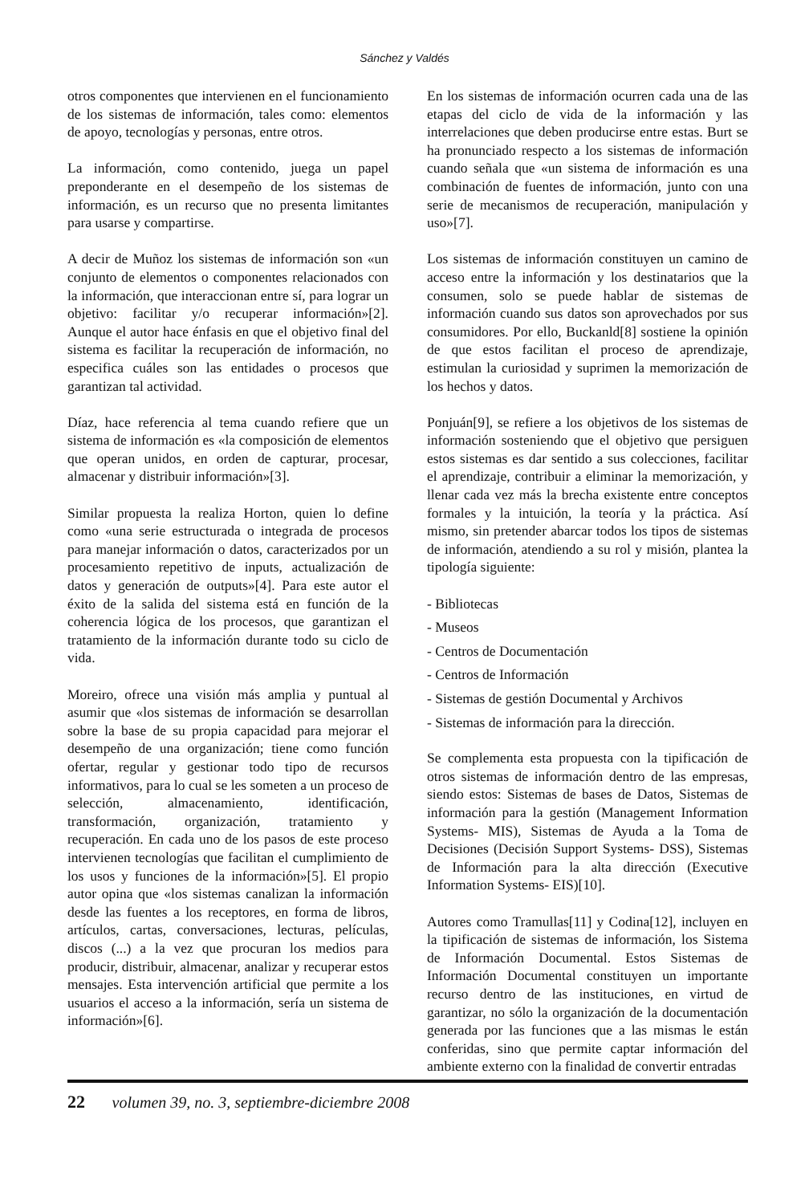Sánchez y Valdés
otros componentes que intervienen en el funcionamiento de los sistemas de información, tales como: elementos de apoyo, tecnologías y personas, entre otros.
La información, como contenido, juega un papel preponderante en el desempeño de los sistemas de información, es un recurso que no presenta limitantes para usarse y compartirse.
A decir de Muñoz los sistemas de información son «un conjunto de elementos o componentes relacionados con la información, que interaccionan entre sí, para lograr un objetivo: facilitar y/o recuperar información»[2]. Aunque el autor hace énfasis en que el objetivo final del sistema es facilitar la recuperación de información, no especifica cuáles son las entidades o procesos que garantizan tal actividad.
Díaz, hace referencia al tema cuando refiere que un sistema de información es «la composición de elementos que operan unidos, en orden de capturar, procesar, almacenar y distribuir información»[3].
Similar propuesta la realiza Horton, quien lo define como «una serie estructurada o integrada de procesos para manejar información o datos, caracterizados por un procesamiento repetitivo de inputs, actualización de datos y generación de outputs»[4]. Para este autor el éxito de la salida del sistema está en función de la coherencia lógica de los procesos, que garantizan el tratamiento de la información durante todo su ciclo de vida.
Moreiro, ofrece una visión más amplia y puntual al asumir que «los sistemas de información se desarrollan sobre la base de su propia capacidad para mejorar el desempeño de una organización; tiene como función ofertar, regular y gestionar todo tipo de recursos informativos, para lo cual se les someten a un proceso de selección, almacenamiento, identificación, transformación, organización, tratamiento y recuperación. En cada uno de los pasos de este proceso intervienen tecnologías que facilitan el cumplimiento de los usos y funciones de la información»[5]. El propio autor opina que «los sistemas canalizan la información desde las fuentes a los receptores, en forma de libros, artículos, cartas, conversaciones, lecturas, películas, discos (...) a la vez que procuran los medios para producir, distribuir, almacenar, analizar y recuperar estos mensajes. Esta intervención artificial que permite a los usuarios el acceso a la información, sería un sistema de información»[6].
En los sistemas de información ocurren cada una de las etapas del ciclo de vida de la información y las interrelaciones que deben producirse entre estas. Burt se ha pronunciado respecto a los sistemas de información cuando señala que «un sistema de información es una combinación de fuentes de información, junto con una serie de mecanismos de recuperación, manipulación y uso»[7].
Los sistemas de información constituyen un camino de acceso entre la información y los destinatarios que la consumen, solo se puede hablar de sistemas de información cuando sus datos son aprovechados por sus consumidores. Por ello, Buckanld[8] sostiene la opinión de que estos facilitan el proceso de aprendizaje, estimulan la curiosidad y suprimen la memorización de los hechos y datos.
Ponjuán[9], se refiere a los objetivos de los sistemas de información sosteniendo que el objetivo que persiguen estos sistemas es dar sentido a sus colecciones, facilitar el aprendizaje, contribuir a eliminar la memorización, y llenar cada vez más la brecha existente entre conceptos formales y la intuición, la teoría y la práctica. Así mismo, sin pretender abarcar todos los tipos de sistemas de información, atendiendo a su rol y misión, plantea la tipología siguiente:
- Bibliotecas
- Museos
- Centros de Documentación
- Centros de Información
- Sistemas de gestión Documental y Archivos
- Sistemas de información para la dirección.
Se complementa esta propuesta con la tipificación de otros sistemas de información dentro de las empresas, siendo estos: Sistemas de bases de Datos, Sistemas de información para la gestión (Management Information Systems- MIS), Sistemas de Ayuda a la Toma de Decisiones (Decisión Support Systems- DSS), Sistemas de Información para la alta dirección (Executive Information Systems- EIS)[10].
Autores como Tramullas[11] y Codina[12], incluyen en la tipificación de sistemas de información, los Sistema de Información Documental. Estos Sistemas de Información Documental constituyen un importante recurso dentro de las instituciones, en virtud de garantizar, no sólo la organización de la documentación generada por las funciones que a las mismas le están conferidas, sino que permite captar información del ambiente externo con la finalidad de convertir entradas
22 volumen 39, no. 3, septiembre-diciembre 2008